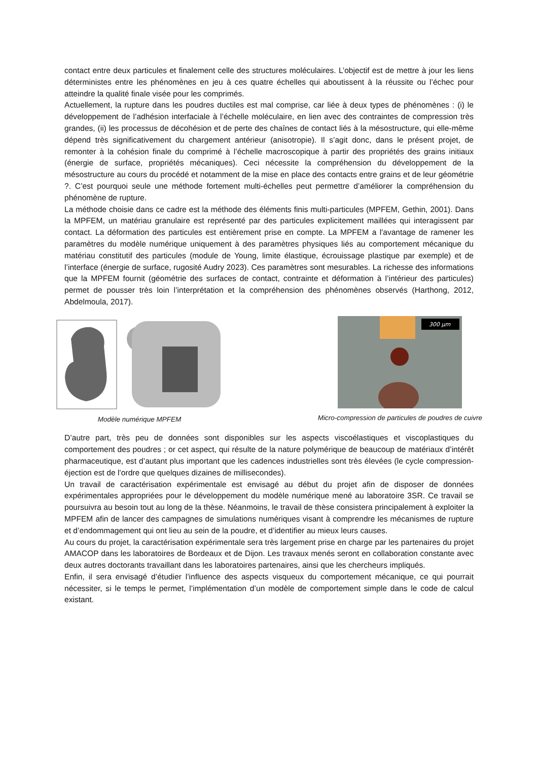contact entre deux particules et finalement celle des structures moléculaires. L’objectif est de mettre à jour les liens déterministes entre les phénomènes en jeu à ces quatre échelles qui aboutissent à la réussite ou l’échec pour atteindre la qualité finale visée pour les comprimés.
Actuellement, la rupture dans les poudres ductiles est mal comprise, car liée à deux types de phénomènes : (i) le développement de l’adhésion interfaciale à l’échelle moléculaire, en lien avec des contraintes de compression très grandes, (ii) les processus de décohésion et de perte des chaînes de contact liés à la mésostructure, qui elle-même dépend très significativement du chargement antérieur (anisotropie). Il s’agit donc, dans le présent projet, de remonter à la cohésion finale du comprimé à l’échelle macroscopique à partir des propriétés des grains initiaux (énergie de surface, propriétés mécaniques). Ceci nécessite la compréhension du développement de la mésostructure au cours du procédé et notamment de la mise en place des contacts entre grains et de leur géométrie ?. C’est pourquoi seule une méthode fortement multi-échelles peut permettre d’améliorer la compréhension du phénomène de rupture.
La méthode choisie dans ce cadre est la méthode des éléments finis multi-particules (MPFEM, Gethin, 2001). Dans la MPFEM, un matériau granulaire est représenté par des particules explicitement maillées qui interagissent par contact. La déformation des particules est entièrement prise en compte. La MPFEM a l'avantage de ramener les paramètres du modèle numérique uniquement à des paramètres physiques liés au comportement mécanique du matériau constitutif des particules (module de Young, limite élastique, écrouissage plastique par exemple) et de l’interface (énergie de surface, rugosité Audry 2023). Ces paramètres sont mesurables. La richesse des informations que la MPFEM fournit (géométrie des surfaces de contact, contrainte et déformation à l’intérieur des particules) permet de pousser très loin l’interprétation et la compréhension des phénomènes observés (Harthong, 2012, Abdelmoula, 2017).
Modèle numérique MPFEM
300 µm
Micro-compression de particules de poudres de cuivre
D’autre part, très peu de données sont disponibles sur les aspects viscoélastiques et viscoplastiques du comportement des poudres ; or cet aspect, qui résulte de la nature polymérique de beaucoup de matériaux d’intérêt pharmaceutique, est d’autant plus important que les cadences industrielles sont très élevées (le cycle compression-éjection est de l’ordre que quelques dizaines de millisecondes).
Un travail de caractérisation expérimentale est envisagé au début du projet afin de disposer de données expérimentales appropriées pour le développement du modèle numérique mené au laboratoire 3SR. Ce travail se poursuivra au besoin tout au long de la thèse. Néanmoins, le travail de thèse consistera principalement à exploiter la MPFEM afin de lancer des campagnes de simulations numériques visant à comprendre les mécanismes de rupture et d’endommagement qui ont lieu au sein de la poudre, et d’identifier au mieux leurs causes.
Au cours du projet, la caractérisation expérimentale sera très largement prise en charge par les partenaires du projet AMACOP dans les laboratoires de Bordeaux et de Dijon. Les travaux menés seront en collaboration constante avec deux autres doctorants travaillant dans les laboratoires partenaires, ainsi que les chercheurs impliqués.
Enfin, il sera envisagé d’étudier l’influence des aspects visqueux du comportement mécanique, ce qui pourrait nécessiter, si le temps le permet, l’implémentation d’un modèle de comportement simple dans le code de calcul existant.